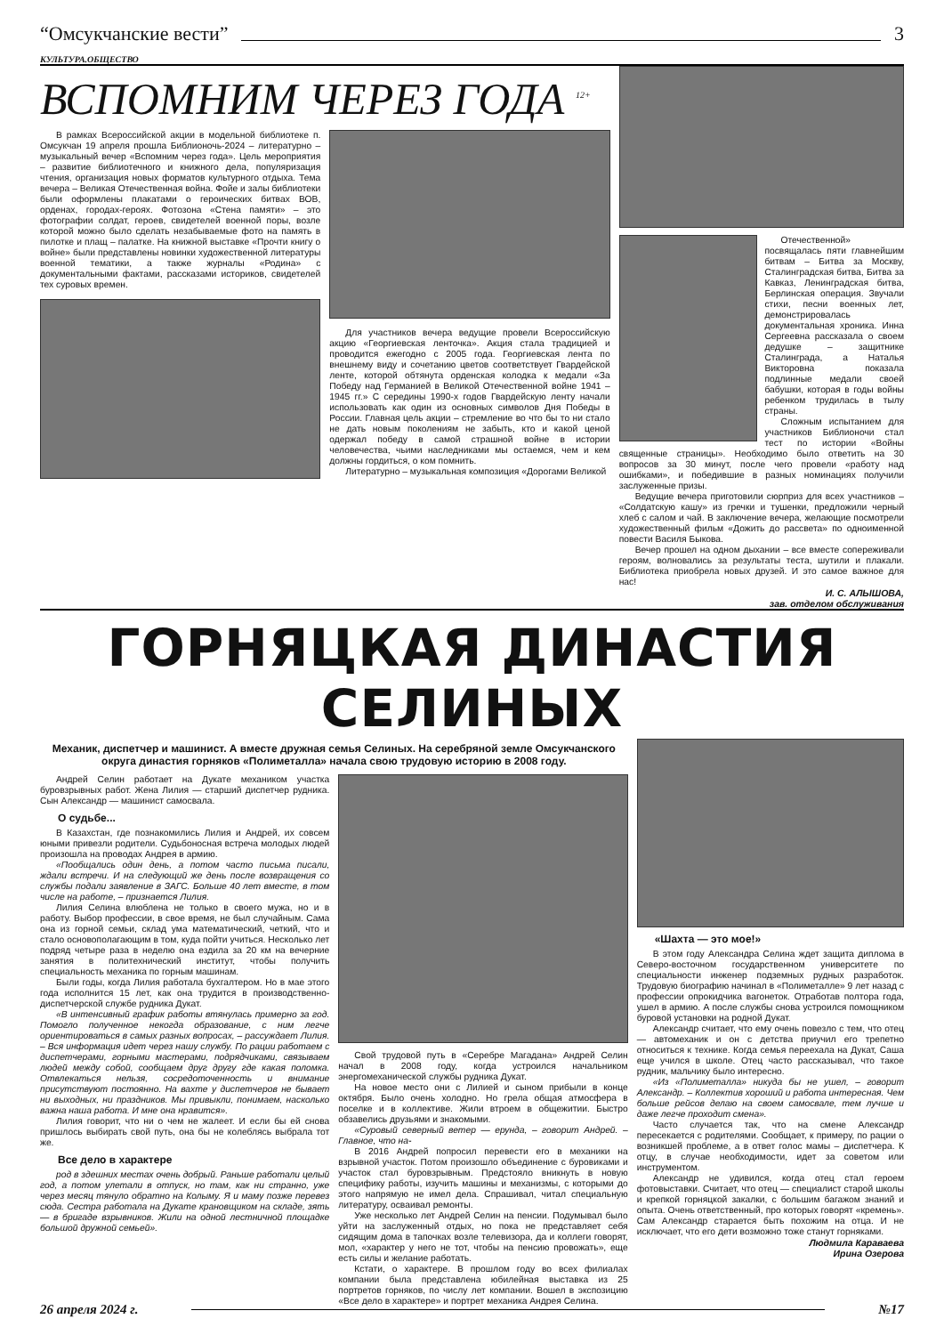“Омсукчанские вести” 3
КУЛЬТУРА.ОБЩЕСТВО
ВСПОМНИМ ЧЕРЕЗ ГОДА <sup>12+</sup>
В рамках Всероссийской акции в модельной библиотеке п. Омсукчан 19 апреля прошла Библионочь-2024 – литературно – музыкальный вечер «Вспомним через года». Цель мероприятия – развитие библиотечного и книжного дела, популяризация чтения, организация новых форматов культурного отдыха. Тема вечера – Великая Отечественная война. Фойе и залы библиотеки были оформлены плакатами о героических битвах ВОВ, орденах, городах-героях. Фотозона «Стена памяти» – это фотографии солдат, героев, свидетелей военной поры, возле которой можно было сделать незабываемые фото на память в пилотке и плащ – палатке. На книжной выставке «Прочти книгу о войне» были представлены новинки художественной литературы военной тематики, а также журналы «Родина» с документальными фактами, рассказами историков, свидетелей тех суровых времен.
Для участников вечера ведущие провели Всероссийскую акцию «Георгиевская ленточка». Акция стала традицией и проводится ежегодно с 2005 года. Георгиевская лента по внешнему виду и сочетанию цветов соответствует Гвардейской ленте, которой обтянута орденская колодка к медали «За Победу над Германией в Великой Отечественной войне 1941 – 1945 гг.» С середины 1990-х годов Гвардейскую ленту начали использовать как один из основных символов Дня Победы в России. Главная цель акции – стремление во что бы то ни стало не дать новым поколениям не забыть, кто и какой ценой одержал победу в самой страшной войне в истории человечества, чьими наследниками мы остаемся, чем и кем должны гордиться, о ком помнить.
Литературно – музыкальная композиция «Дорогами Великой
Отечественной» посвящалась пяти главнейшим битвам – Битва за Москву, Сталинградская битва, Битва за Кавказ, Ленинградская битва, Берлинская операция. Звучали стихи, песни военных лет, демонстрировалась документальная хроника. Инна Сергеевна рассказала о своем дедушке – защитнике Сталинграда, а Наталья Викторовна показала подлинные медали своей бабушки, которая в годы войны ребенком трудилась в тылу страны.
Сложным испытанием для участников Библионочи стал тест по истории «Войны священные страницы». Необходимо было ответить на 30 вопросов за 30 минут, после чего провели «работу над ошибками», и победившие в разных номинациях получили заслуженные призы.
Ведущие вечера приготовили сюрприз для всех участников – «Солдатскую кашу» из гречки и тушенки, предложили черный хлеб с салом и чай. В заключение вечера, желающие посмотрели художественный фильм «Дожить до рассвета» по одноименной повести Василя Быкова.
Вечер прошел на одном дыхании – все вместе сопереживали героям, волновались за результаты теста, шутили и плакали. Библиотека приобрела новых друзей. И это самое важное для нас!
И. С. АЛЫШОВА,
зав. отделом обслуживания
ГОРНЯЦКАЯ ДИНАСТИЯ СЕЛИНЫХ
Механик, диспетчер и машинист. А вместе дружная семья Селиных. На серебряной земле Омсукчанского округа династия горняков «Полиметалла» начала свою трудовую историю в 2008 году.
Андрей Селин работает на Дукате механиком участка буровзрывных работ. Жена Лилия — старший диспетчер рудника. Сын Александр — машинист самосвала.
О судьбе...
В Казахстан, где познакомились Лилия и Андрей, их совсем юными привезли родители. Судьбоносная встреча молодых людей произошла на проводах Андрея в армию.
«Пообщались один день, а потом часто письма писали, ждали встречи. И на следующий же день после возвращения со службы подали заявление в ЗАГС. Больше 40 лет вместе, в том числе на работе, – признается Лилия.
Лилия Селина влюблена не только в своего мужа, но и в работу. Выбор профессии, в свое время, не был случайным. Сама она из горной семьи, склад ума математический, четкий, что и стало основополагающим в том, куда пойти учиться. Несколько лет подряд четыре раза в неделю она ездила за 20 км на вечерние занятия в политехнический институт, чтобы получить специальность механика по горным машинам.
Были годы, когда Лилия работала бухгалтером. Но в мае этого года исполнится 15 лет, как она трудится в производственно-диспетчерской службе рудника Дукат.
«В интенсивный график работы втянулась примерно за год. Помогло полученное некогда образование, с ним легче ориентироваться в самых разных вопросах, – рассуждает Лилия. – Вся информация идет через нашу службу. По рации работаем с диспетчерами, горными мастерами, подрядчиками, связываем людей между собой, сообщаем друг другу где какая поломка. Отвлекаться нельзя, сосредоточенность и внимание присутствуют постоянно. На вахте у диспетчеров не бывает ни выходных, ни праздников. Мы привыкли, понимаем, насколько важна наша работа. И мне она нравится».
Лилия говорит, что ни о чем не жалеет. И если бы ей снова пришлось выбирать свой путь, она бы не колеблясь выбрала тот же.
Все дело в характере
род в здешних местах очень добрый. Раньше работали целый год, а потом улетали в отпуск, но там, как ни странно, уже через месяц тянуло обратно на Колыму. Я и маму позже перевез сюда. Сестра работала на Дукате крановщиком на складе, зять — в бригаде взрывников. Жили на одной лестничной площадке большой дружной семьей».
Свой трудовой путь в «Серебре Магадана» Андрей Селин начал в 2008 году, когда устроился начальником энергомеханической службы рудника Дукат.
На новое место они с Лилией и сыном прибыли в конце октября. Было очень холодно. Но грела общая атмосфера в поселке и в коллективе. Жили втроем в общежитии. Быстро обзавелись друзьями и знакомыми.
«Суровый северный ветер — ерунда, – говорит Андрей. – Главное, что на-
В 2016 Андрей попросил перевести его в механики на взрывной участок. Потом произошло объединение с буровиками и участок стал буровзрывным. Предстояло вникнуть в новую специфику работы, изучить машины и механизмы, с которыми до этого напрямую не имел дела. Спрашивал, читал специальную литературу, осваивал ремонты.
Уже несколько лет Андрей Селин на пенсии. Подумывал было уйти на заслуженный отдых, но пока не представляет себя сидящим дома в тапочках возле телевизора, да и коллеги говорят, мол, «характер у него не тот, чтобы на пенсию провожать», еще есть силы и желание работать.
Кстати, о характере. В прошлом году во всех филиалах компании была представлена юбилейная выставка из 25 портретов горняков, по числу лет компании. Вошел в экспозицию «Все дело в характере» и портрет механика Андрея Селина.
«Шахта — это мое!»
В этом году Александра Селина ждет защита диплома в Северо-восточном государственном университете по специальности инженер подземных рудных разработок. Трудовую биографию начинал в «Полиметалле» 9 лет назад с профессии опрокидчика вагонеток. Отработав полтора года, ушел в армию. А после службы снова устроился помощником буровой установки на родной Дукат.
Александр считает, что ему очень повезло с тем, что отец — автомеханик и он с детства приучил его трепетно относиться к технике. Когда семья переехала на Дукат, Саша еще учился в школе. Отец часто рассказывал, что такое рудник, мальчику было интересно.
«Из «Полиметалла» никуда бы не ушел, – говорит Александр. – Коллектив хороший и работа интересная. Чем больше рейсов делаю на своем самосвале, тем лучше и даже легче проходит смена».
Часто случается так, что на смене Александр пересекается с родителями. Сообщает, к примеру, по рации о возникшей проблеме, а в ответ голос мамы – диспетчера. К отцу, в случае необходимости, идет за советом или инструментом.
Александр не удивился, когда отец стал героем фотовыставки. Считает, что отец — специалист старой школы и крепкой горняцкой закалки, с большим багажом знаний и опыта. Очень ответственный, про которых говорят «кремень». Сам Александр старается быть похожим на отца. И не исключает, что его дети возможно тоже станут горняками.
Людмила Караваева
Ирина Озерова
26 апреля 2024 г. №17